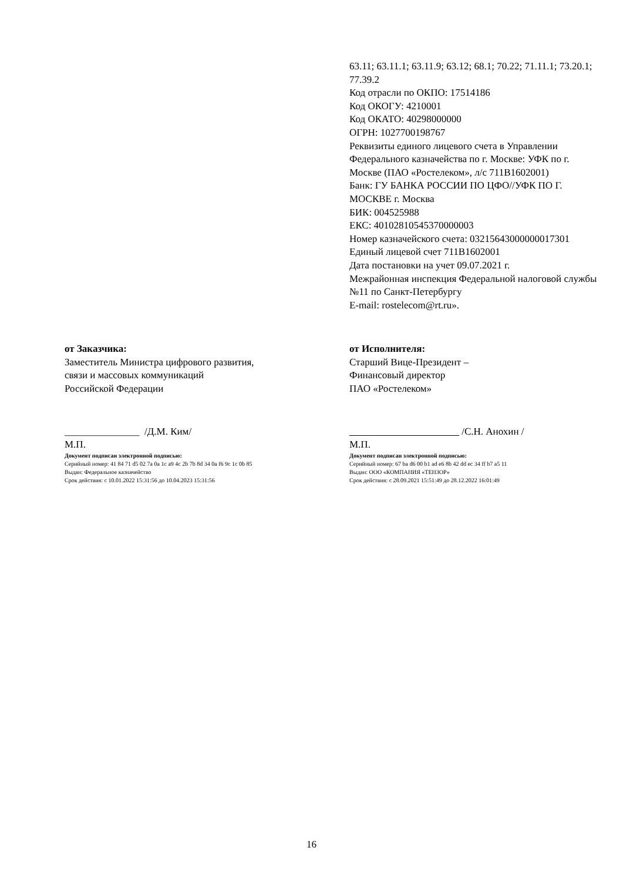63.11; 63.11.1; 63.11.9; 63.12; 68.1; 70.22; 71.11.1; 73.20.1; 77.39.2
Код отрасли по ОКПО: 17514186
Код ОКОГУ: 4210001
Код ОКАТО: 40298000000
ОГРН: 1027700198767
Реквизиты единого лицевого счета в Управлении Федерального казначейства по г. Москве: УФК по г. Москве (ПАО «Ростелеком», л/с 711В1602001)
Банк: ГУ БАНКА РОССИИ ПО ЦФО//УФК ПО Г. МОСКВЕ г. Москва
БИК: 004525988
ЕКС: 40102810545370000003
Номер казначейского счета: 03215643000000017301
Единый лицевой счет 711В1602001
Дата постановки на учет 09.07.2021 г.
Межрайонная инспекция Федеральной налоговой службы №11 по Санкт-Петербургу
E-mail: rostelecom@rt.ru».
от Заказчика:
Заместитель Министра цифрового развития,
связи и массовых коммуникаций
Российской Федерации
_______________ /Д.М. Ким/
М.П.
Документ подписан электронной подписью:
Серийный номер: 41 84 71 d5 02 7a 0a 1c a9 4c 2b 7b 8d 34 0a f6 9c 1c 0b 85
Выдан: Федеральное казначейство
Срок действия: с 10.01.2022 15:31:56 до 10.04.2023 15:31:56
от Исполнителя:
Старший Вице-Президент –
Финансовый директор
ПАО «Ростелеком»
/С.Н. Анохин /
М.П.
Документ подписан электронной подписью:
Серийный номер: 67 ba d6 00 b1 ad e6 8b 42 dd ec 34 ff b7 a5 11
Выдан: ООО «КОМПАНИЯ «ТЕНЗОР»
Срок действия: с 28.09.2021 15:51:49 до 28.12.2022 16:01:49
16